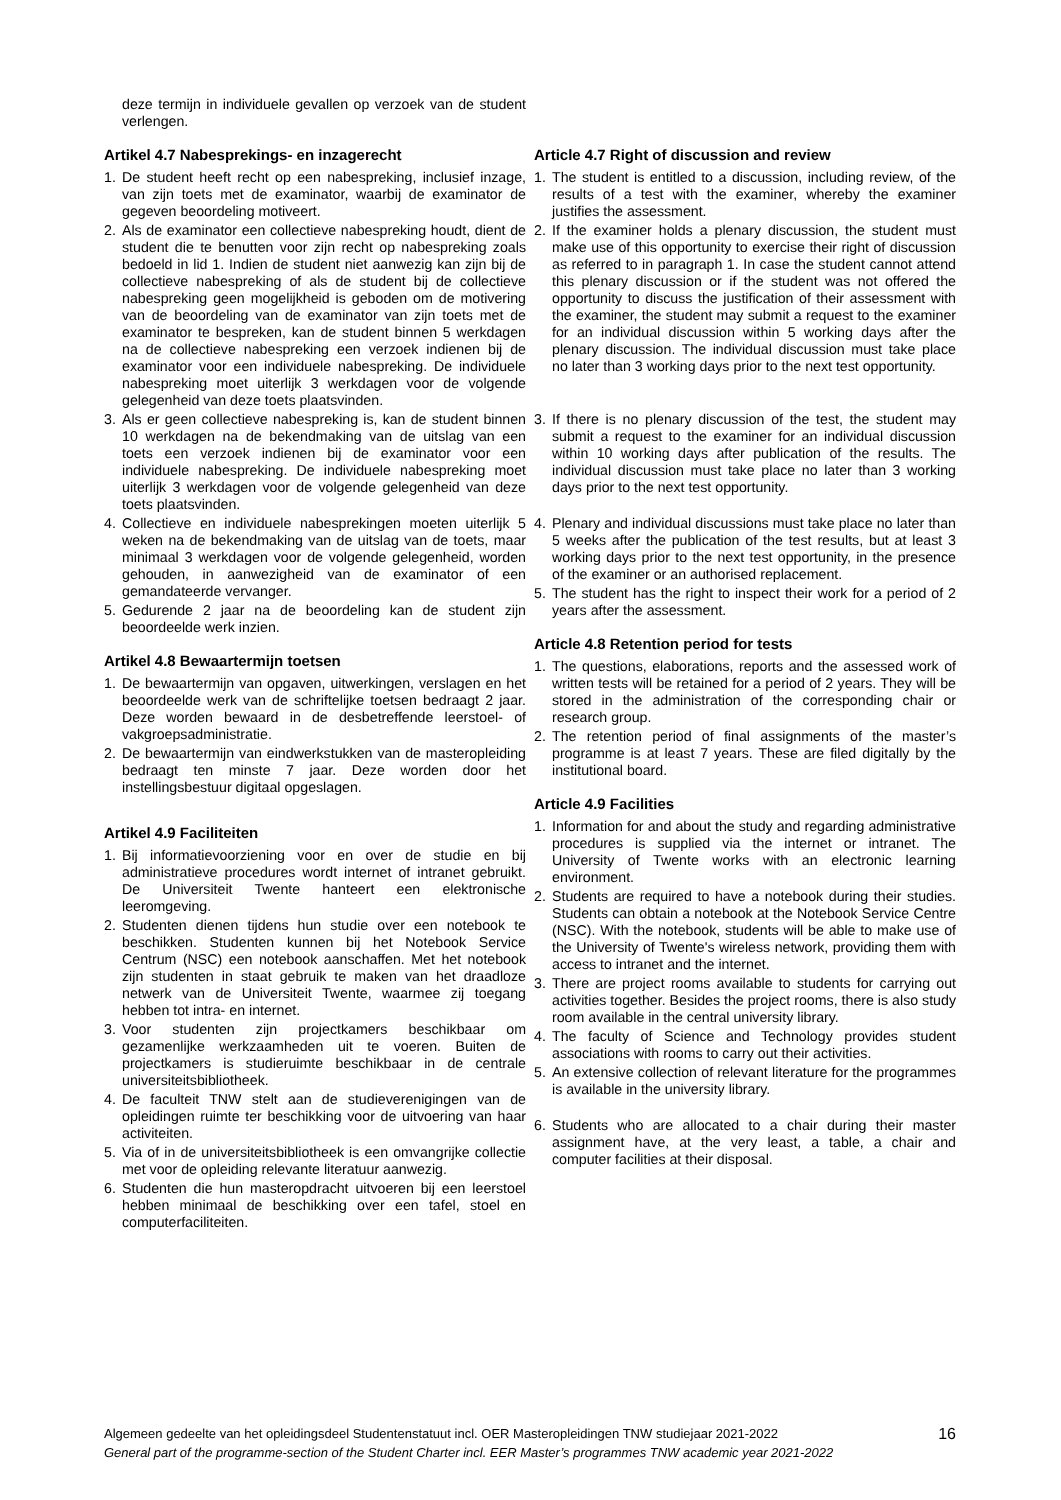deze termijn in individuele gevallen op verzoek van de student verlengen.
Artikel 4.7 Nabesprekings- en inzagerecht
1. De student heeft recht op een nabespreking, inclusief inzage, van zijn toets met de examinator, waarbij de examinator de gegeven beoordeling motiveert.
2. Als de examinator een collectieve nabespreking houdt, dient de student die te benutten voor zijn recht op nabespreking zoals bedoeld in lid 1. Indien de student niet aanwezig kan zijn bij de collectieve nabespreking of als de student bij de collectieve nabespreking geen mogelijkheid is geboden om de motivering van de beoordeling van de examinator van zijn toets met de examinator te bespreken, kan de student binnen 5 werkdagen na de collectieve nabespreking een verzoek indienen bij de examinator voor een individuele nabespreking. De individuele nabespreking moet uiterlijk 3 werkdagen voor de volgende gelegenheid van deze toets plaatsvinden.
3. Als er geen collectieve nabespreking is, kan de student binnen 10 werkdagen na de bekendmaking van de uitslag van een toets een verzoek indienen bij de examinator voor een individuele nabespreking. De individuele nabespreking moet uiterlijk 3 werkdagen voor de volgende gelegenheid van deze toets plaatsvinden.
4. Collectieve en individuele nabesprekingen moeten uiterlijk 5 weken na de bekendmaking van de uitslag van de toets, maar minimaal 3 werkdagen voor de volgende gelegenheid, worden gehouden, in aanwezigheid van de examinator of een gemandateerde vervanger.
5. Gedurende 2 jaar na de beoordeling kan de student zijn beoordeelde werk inzien.
Artikel 4.8 Bewaartermijn toetsen
1. De bewaartermijn van opgaven, uitwerkingen, verslagen en het beoordeelde werk van de schriftelijke toetsen bedraagt 2 jaar. Deze worden bewaard in de desbetreffende leerstoel- of vakgroepsadministratie.
2. De bewaartermijn van eindwerkstukken van de masteropleiding bedraagt ten minste 7 jaar. Deze worden door het instellingsbestuur digitaal opgeslagen.
Artikel 4.9 Faciliteiten
1. Bij informatievoorziening voor en over de studie en bij administratieve procedures wordt internet of intranet gebruikt. De Universiteit Twente hanteert een elektronische leeromgeving.
2. Studenten dienen tijdens hun studie over een notebook te beschikken. Studenten kunnen bij het Notebook Service Centrum (NSC) een notebook aanschaffen. Met het notebook zijn studenten in staat gebruik te maken van het draadloze netwerk van de Universiteit Twente, waarmee zij toegang hebben tot intra- en internet.
3. Voor studenten zijn projectkamers beschikbaar om gezamenlijke werkzaamheden uit te voeren. Buiten de projectkamers is studieruimte beschikbaar in de centrale universiteitsbibliotheek.
4. De faculteit TNW stelt aan de studieverenigingen van de opleidingen ruimte ter beschikking voor de uitvoering van haar activiteiten.
5. Via of in de universiteitsbibliotheek is een omvangrijke collectie met voor de opleiding relevante literatuur aanwezig.
6. Studenten die hun masteropdracht uitvoeren bij een leerstoel hebben minimaal de beschikking over een tafel, stoel en computerfaciliteiten.
Article 4.7 Right of discussion and review
1. The student is entitled to a discussion, including review, of the results of a test with the examiner, whereby the examiner justifies the assessment.
2. If the examiner holds a plenary discussion, the student must make use of this opportunity to exercise their right of discussion as referred to in paragraph 1. In case the student cannot attend this plenary discussion or if the student was not offered the opportunity to discuss the justification of their assessment with the examiner, the student may submit a request to the examiner for an individual discussion within 5 working days after the plenary discussion. The individual discussion must take place no later than 3 working days prior to the next test opportunity.
3. If there is no plenary discussion of the test, the student may submit a request to the examiner for an individual discussion within 10 working days after publication of the results. The individual discussion must take place no later than 3 working days prior to the next test opportunity.
4. Plenary and individual discussions must take place no later than 5 weeks after the publication of the test results, but at least 3 working days prior to the next test opportunity, in the presence of the examiner or an authorised replacement.
5. The student has the right to inspect their work for a period of 2 years after the assessment.
Article 4.8 Retention period for tests
1. The questions, elaborations, reports and the assessed work of written tests will be retained for a period of 2 years. They will be stored in the administration of the corresponding chair or research group.
2. The retention period of final assignments of the master’s programme is at least 7 years. These are filed digitally by the institutional board.
Article 4.9 Facilities
1. Information for and about the study and regarding administrative procedures is supplied via the internet or intranet. The University of Twente works with an electronic learning environment.
2. Students are required to have a notebook during their studies. Students can obtain a notebook at the Notebook Service Centre (NSC). With the notebook, students will be able to make use of the University of Twente's wireless network, providing them with access to intranet and the internet.
3. There are project rooms available to students for carrying out activities together. Besides the project rooms, there is also study room available in the central university library.
4. The faculty of Science and Technology provides student associations with rooms to carry out their activities.
5. An extensive collection of relevant literature for the programmes is available in the university library.
6. Students who are allocated to a chair during their master assignment have, at the very least, a table, a chair and computer facilities at their disposal.
Algemeen gedeelte van het opleidingsdeel Studentenstatuut incl. OER Masteropleidingen TNW studiejaar 2021-2022
General part of the programme-section of the Student Charter incl. EER Master’s programmes TNW academic year 2021-2022
16